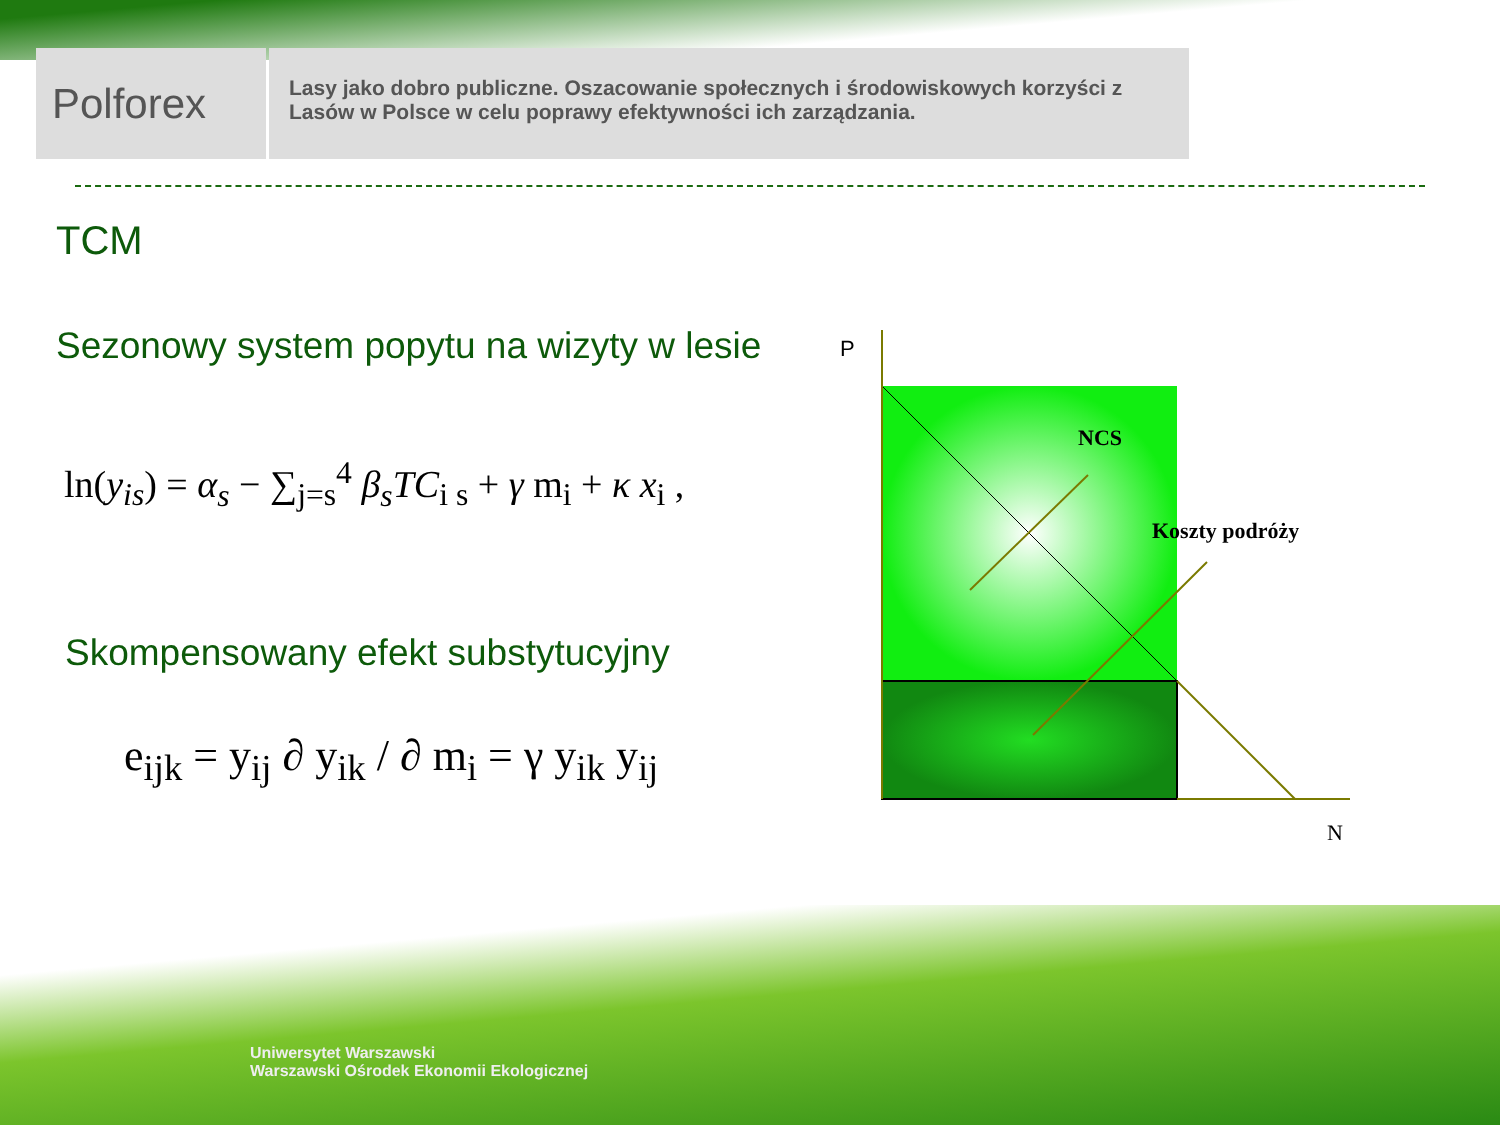Polforex
Lasy jako dobro publiczne. Oszacowanie społecznych i środowiskowych korzyści z Lasów w Polsce w celu poprawy efektywności ich zarządzania.
TCM
Sezonowy system popytu na wizyty w lesie
ln(y<sub>is</sub>) = α<sub>s</sub> − ∑<sub>j=s</sub><sup>4</sup> β<sub>s</sub>TC<sub>i s</sub> + γ m<sub>i</sub> + κ x<sub>i</sub> ,
Skompensowany efekt substytucyjny
e<sub>ijk</sub> = y<sub>ij</sub> ∂ y<sub>ik</sub> / ∂ m<sub>i</sub> = γ y<sub>ik</sub> y<sub>ij</sub>
P
N
NCS
Koszty podróży
Uniwersytet Warszawski
Warszawski Ośrodek Ekonomii Ekologicznej